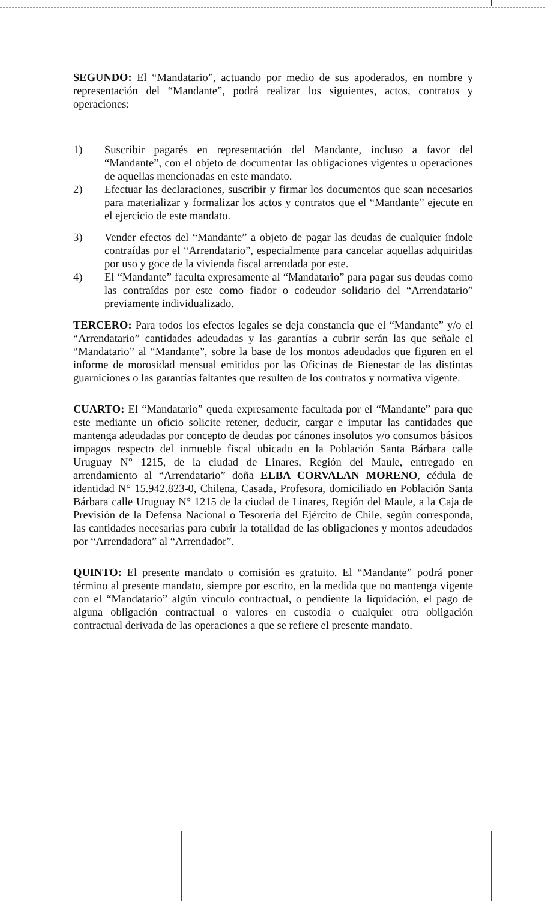SEGUNDO: El “Mandatario”, actuando por medio de sus apoderados, en nombre y representación del “Mandante”, podrá realizar los siguientes, actos, contratos y operaciones:
1) Suscribir pagarés en representación del Mandante, incluso a favor del “Mandante”, con el objeto de documentar las obligaciones vigentes u operaciones de aquellas mencionadas en este mandato.
2) Efectuar las declaraciones, suscribir y firmar los documentos que sean necesarios para materializar y formalizar los actos y contratos que el “Mandante” ejecute en el ejercicio de este mandato.
3) Vender efectos del “Mandante” a objeto de pagar las deudas de cualquier índole contraídas por el “Arrendatario”, especialmente para cancelar aquellas adquiridas por uso y goce de la vivienda fiscal arrendada por este.
4) El “Mandante” faculta expresamente al “Mandatario” para pagar sus deudas como las contraídas por este como fiador o codeudor solidario del “Arrendatario” previamente individualizado.
TERCERO: Para todos los efectos legales se deja constancia que el “Mandante” y/o el “Arrendatario” cantidades adeudadas y las garantías a cubrir serán las que señale el “Mandatario” al “Mandante”, sobre la base de los montos adeudados que figuren en el informe de morosidad mensual emitidos por las Oficinas de Bienestar de las distintas guarniciones o las garantías faltantes que resulten de los contratos y normativa vigente.
CUARTO: El “Mandatario” queda expresamente facultada por el “Mandante” para que este mediante un oficio solicite retener, deducir, cargar e imputar las cantidades que mantenga adeudadas por concepto de deudas por cánones insolutos y/o consumos básicos impagos respecto del inmueble fiscal ubicado en la Población Santa Bárbara calle Uruguay N° 1215, de la ciudad de Linares, Región del Maule, entregado en arrendamiento al “Arrendatario” doña ELBA CORVALAN MORENO, cédula de identidad N° 15.942.823-0, Chilena, Casada, Profesora, domiciliado en Población Santa Bárbara calle Uruguay N° 1215 de la ciudad de Linares, Región del Maule, a la Caja de Previsión de la Defensa Nacional o Tesorería del Ejército de Chile, según corresponda, las cantidades necesarias para cubrir la totalidad de las obligaciones y montos adeudados por “Arrendadora” al “Arrendador”.
QUINTO: El presente mandato o comisión es gratuito. El “Mandante” podrá poner término al presente mandato, siempre por escrito, en la medida que no mantenga vigente con el “Mandatario” algún vínculo contractual, o pendiente la liquidación, el pago de alguna obligación contractual o valores en custodia o cualquier otra obligación contractual derivada de las operaciones a que se refiere el presente mandato.